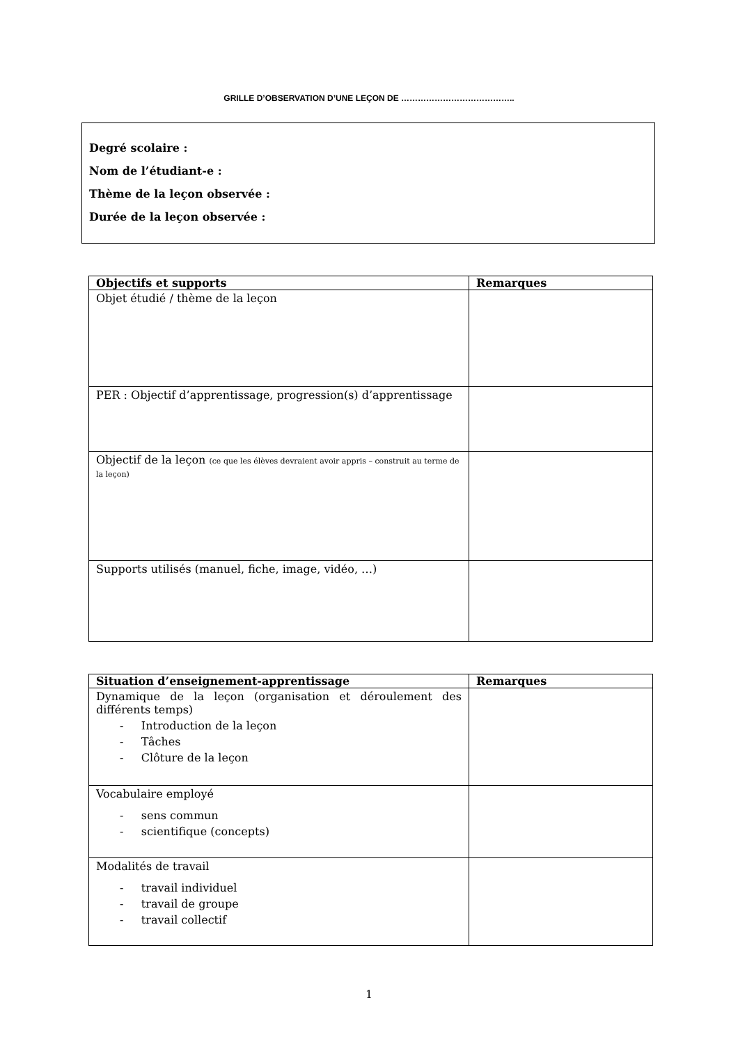GRILLE D’OBSERVATION D’UNE LEÇON DE …………………………………..
Degré scolaire :
Nom de l’étudiant-e :
Thème de la leçon observée :
Durée de la leçon observée :
| Objectifs et supports | Remarques |
| --- | --- |
| Objet étudié / thème de la leçon | |
| PER : Objectif d’apprentissage, progression(s) d’apprentissage | |
| Objectif de la leçon (ce que les élèves devraient avoir appris – construit au terme de la leçon) | |
| Supports utilisés (manuel, fiche, image, vidéo, …) | |
| Situation d’enseignement-apprentissage | Remarques |
| --- | --- |
| Dynamique de la leçon (organisation et déroulement des différents temps) - Introduction de la leçon - Tâches - Clôture de la leçon | |
| Vocabulaire employé - sens commun - scientifique (concepts) | |
| Modalités de travail - travail individuel - travail de groupe - travail collectif | |
1